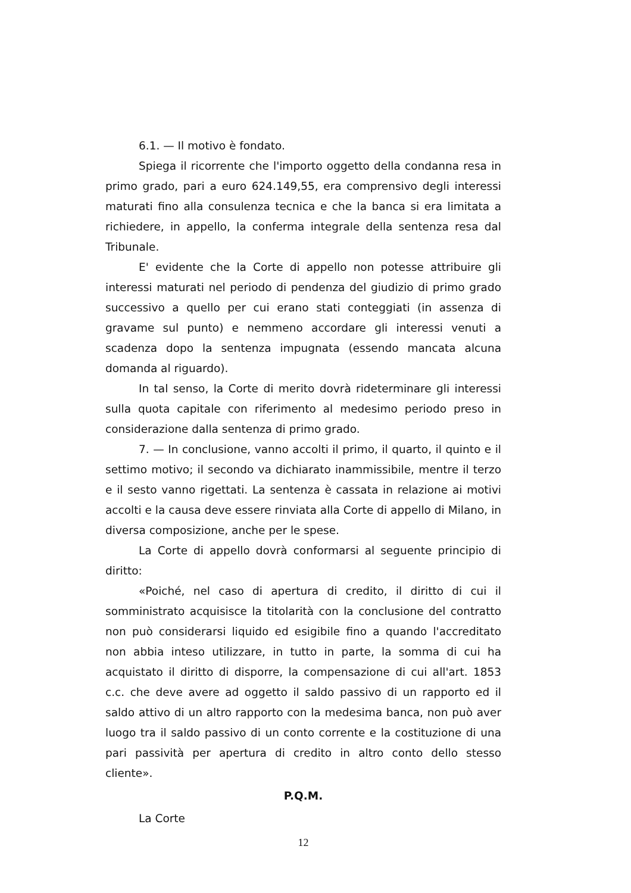6.1. — Il motivo è fondato.
Spiega il ricorrente che l'importo oggetto della condanna resa in primo grado, pari a euro 624.149,55, era comprensivo degli interessi maturati fino alla consulenza tecnica e che la banca si era limitata a richiedere, in appello, la conferma integrale della sentenza resa dal Tribunale.
E' evidente che la Corte di appello non potesse attribuire gli interessi maturati nel periodo di pendenza del giudizio di primo grado successivo a quello per cui erano stati conteggiati (in assenza di gravame sul punto) e nemmeno accordare gli interessi venuti a scadenza dopo la sentenza impugnata (essendo mancata alcuna domanda al riguardo).
In tal senso, la Corte di merito dovrà rideterminare gli interessi sulla quota capitale con riferimento al medesimo periodo preso in considerazione dalla sentenza di primo grado.
7. — In conclusione, vanno accolti il primo, il quarto, il quinto e il settimo motivo; il secondo va dichiarato inammissibile, mentre il terzo e il sesto vanno rigettati. La sentenza è cassata in relazione ai motivi accolti e la causa deve essere rinviata alla Corte di appello di Milano, in diversa composizione, anche per le spese.
La Corte di appello dovrà conformarsi al seguente principio di diritto:
«Poiché, nel caso di apertura di credito, il diritto di cui il somministrato acquisisce la titolarità con la conclusione del contratto non può considerarsi liquido ed esigibile fino a quando l'accreditato non abbia inteso utilizzare, in tutto in parte, la somma di cui ha acquistato il diritto di disporre, la compensazione di cui all'art. 1853 c.c. che deve avere ad oggetto il saldo passivo di un rapporto ed il saldo attivo di un altro rapporto con la medesima banca, non può aver luogo tra il saldo passivo di un conto corrente e la costituzione di una pari passività per apertura di credito in altro conto dello stesso cliente».
P.Q.M.
La Corte
12